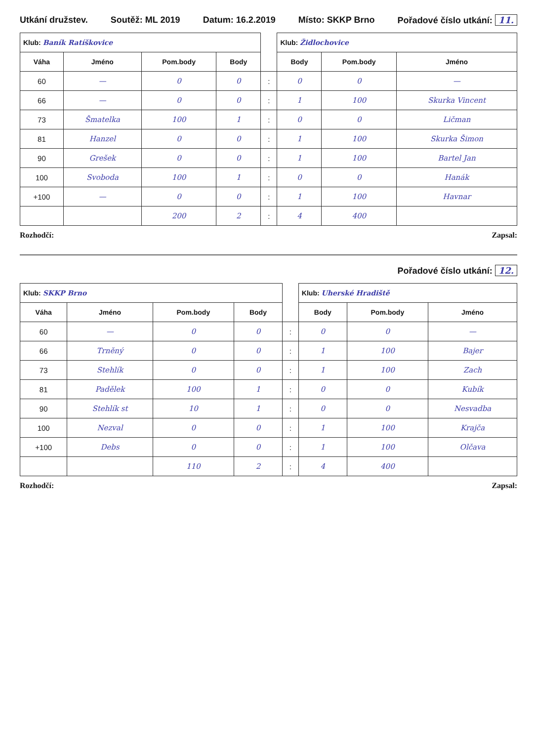Utkání družstev. Soutěž: ML 2019 Datum: 16.2.2019 Místo: SKKP Brno Pořadové číslo utkání: 11.
| Klub: Baník Ratíškovice | | | | | Klub: Židlochovice | | |
| --- | --- | --- | --- | --- | --- | --- | --- |
| Váha | Jméno | Pom.body | Body | | Body | Pom.body | Jméno |
| 60 | — | 0 | 0 | : | 0 | 0 | — |
| 66 | — | 0 | 0 | : | 1 | 100 | Skurka Vincent |
| 73 | Šmatelka | 100 | 1 | : | 0 | 0 | Ličman |
| 81 | Hanzel | 0 | 0 | : | 1 | 100 | Skurka Šimon |
| 90 | Grešek | 0 | 0 | : | 1 | 100 | Bartel Jan |
| 100 | Svoboda | 100 | 1 | : | 0 | 0 | Hanák |
| +100 | — | 0 | 0 | : | 1 | 100 | Havnar |
| | | 200 | 2 | : | 4 | 400 | |
Rozhodčí: Zapsal:
Pořadové číslo utkání: 12.
| Klub: SKKP Brno | | | | | Klub: Uherské Hradiště | | |
| --- | --- | --- | --- | --- | --- | --- | --- |
| Váha | Jméno | Pom.body | Body | | Body | Pom.body | Jméno |
| 60 | — | 0 | 0 | : | 0 | 0 | — |
| 66 | Trněný | 0 | 0 | : | 1 | 100 | Bajer |
| 73 | Stehlík | 0 | 0 | : | 1 | 100 | Zach |
| 81 | Padělek | 100 | 1 | : | 0 | 0 | Kubík |
| 90 | Stehlík st | 10 | 1 | : | 0 | 0 | Nesvadba |
| 100 | Nezval | 0 | 0 | : | 1 | 100 | Krajča |
| +100 | Debs | 0 | 0 | : | 1 | 100 | Olčava |
| | | 110 | 2 | : | 4 | 400 | |
Rozhodčí: Zapsal: